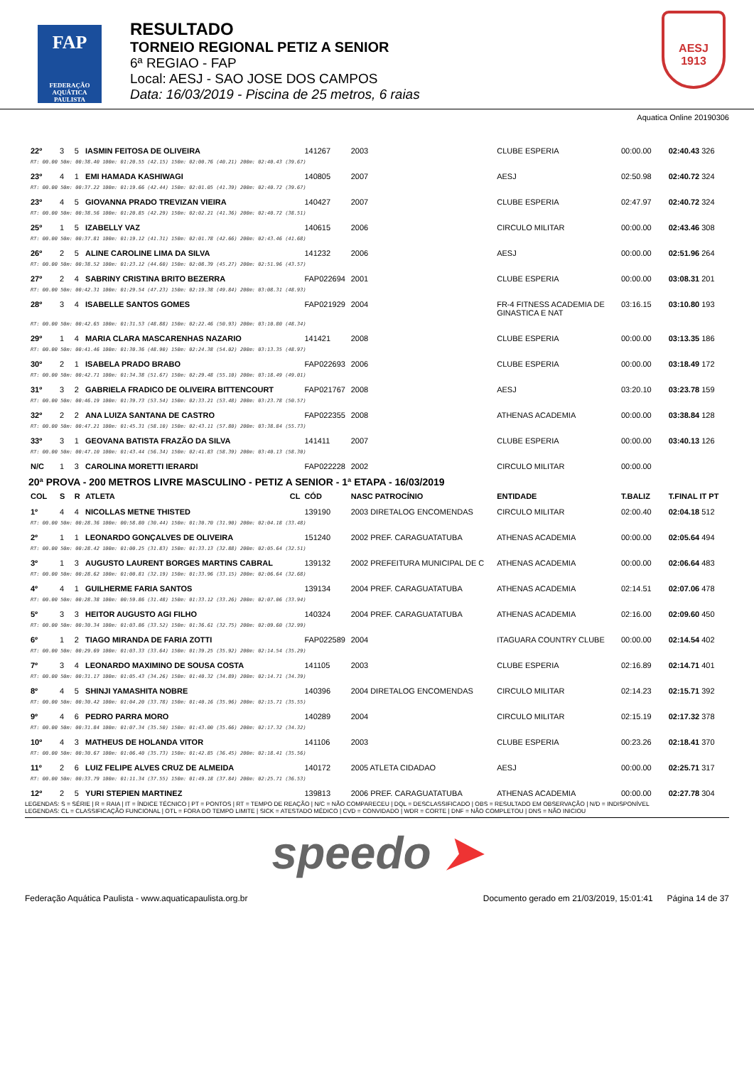FAP
FEDERAÇÃO AQUÁTICA PAULISTA
RESULTADO
TORNEIO REGIONAL PETIZ A SENIOR
6ª REGIAO - FAP
Local: AESJ - SAO JOSE DOS CAMPOS
Data: 16/03/2019 - Piscina de 25 metros, 6 raias
AESJ
1913
Aquatica Online 20190306
| 22º | 3 | 5 | IASMIN FEITOSA DE OLIVEIRA | 141267 | 2003 | CLUBE ESPERIA | 00:00.00 | 02:40.43 326 |
| RT: 00.00 50m: 00:38.40 100m: 01:20.55 (42.15) 150m: 02:00.76 (40.21) 200m: 02:40.43 (39.67) | | | | | | | | |
| 23º | 4 | 1 | EMI HAMADA KASHIWAGI | 140805 | 2007 | AESJ | 02:50.98 | 02:40.72 324 |
| RT: 00.00 50m: 00:37.22 100m: 01:19.66 (42.44) 150m: 02:01.05 (41.39) 200m: 02:40.72 (39.67) | | | | | | | | |
| 23º | 4 | 5 | GIOVANNA PRADO TREVIZAN VIEIRA | 140427 | 2007 | CLUBE ESPERIA | 02:47.97 | 02:40.72 324 |
| RT: 00.00 50m: 00:38.56 100m: 01:20.85 (42.29) 150m: 02:02.21 (41.36) 200m: 02:40.72 (38.51) | | | | | | | | |
| 25º | 1 | 5 | IZABELLY VAZ | 140615 | 2006 | CIRCULO MILITAR | 00:00.00 | 02:43.46 308 |
| RT: 00.00 50m: 00:37.81 100m: 01:19.12 (41.31) 150m: 02:01.78 (42.66) 200m: 02:43.46 (41.68) | | | | | | | | |
| 26º | 2 | 5 | ALINE CAROLINE LIMA DA SILVA | 141232 | 2006 | AESJ | 00:00.00 | 02:51.96 264 |
| RT: 00.00 50m: 00:38.52 100m: 01:23.12 (44.60) 150m: 02:08.39 (45.27) 200m: 02:51.96 (43.57) | | | | | | | | |
| 27º | 2 | 4 | SABRINY CRISTINA BRITO BEZERRA | FAP022694 | 2001 | CLUBE ESPERIA | 00:00.00 | 03:08.31 201 |
| RT: 00.00 50m: 00:42.31 100m: 01:29.54 (47.23) 150m: 02:19.38 (49.84) 200m: 03:08.31 (48.93) | | | | | | | | |
| 28º | 3 | 4 | ISABELLE SANTOS GOMES | FAP021929 | 2004 | FR-4 FITNESS ACADEMIA DE GINASTICA E NAT | 03:16.15 | 03:10.80 193 |
| RT: 00.00 50m: 00:42.65 100m: 01:31.53 (48.88) 150m: 02:22.46 (50.93) 200m: 03:10.80 (48.34) | | | | | | | | |
| 29º | 1 | 4 | MARIA CLARA MASCARENHAS NAZARIO | 141421 | 2008 | CLUBE ESPERIA | 00:00.00 | 03:13.35 186 |
| RT: 00.00 50m: 00:41.46 100m: 01:30.36 (48.90) 150m: 02:24.38 (54.02) 200m: 03:13.35 (48.97) | | | | | | | | |
| 30º | 2 | 1 | ISABELA PRADO BRABO | FAP022693 | 2006 | CLUBE ESPERIA | 00:00.00 | 03:18.49 172 |
| RT: 00.00 50m: 00:42.71 100m: 01:34.38 (51.67) 150m: 02:29.48 (55.10) 200m: 03:18.49 (49.01) | | | | | | | | |
| 31º | 3 | 2 | GABRIELA FRADICO DE OLIVEIRA BITTENCOURT | FAP021767 | 2008 | AESJ | 03:20.10 | 03:23.78 159 |
| RT: 00.00 50m: 00:46.19 100m: 01:39.73 (53.54) 150m: 02:33.21 (53.48) 200m: 03:23.78 (50.57) | | | | | | | | |
| 32º | 2 | 2 | ANA LUIZA SANTANA DE CASTRO | FAP022355 | 2008 | ATHENAS ACADEMIA | 00:00.00 | 03:38.84 128 |
| RT: 00.00 50m: 00:47.21 100m: 01:45.31 (58.10) 150m: 02:43.11 (57.80) 200m: 03:38.84 (55.73) | | | | | | | | |
| 33º | 3 | 1 | GEOVANA BATISTA FRAZÃO DA SILVA | 141411 | 2007 | CLUBE ESPERIA | 00:00.00 | 03:40.13 126 |
| RT: 00.00 50m: 00:47.10 100m: 01:43.44 (56.34) 150m: 02:41.83 (58.39) 200m: 03:40.13 (58.30) | | | | | | | | |
| N/C | 1 | 3 | CAROLINA MORETTI IERARDI | FAP022228 | 2002 | CIRCULO MILITAR | 00:00.00 | |
| 20ª PROVA - 200 METROS LIVRE MASCULINO - PETIZ A SENIOR - 1ª ETAPA - 16/03/2019 | | | | | | | | |
| COL | S | R | ATLETA CL | CÓD | NASC PATROCÍNIO | ENTIDADE | T.BALIZ | T.FINAL IT PT |
| 1º | 4 | 4 | NICOLLAS METNE THISTED | 139190 | 2003 DIRETALOG ENCOMENDAS | CIRCULO MILITAR | 02:00.40 | 02:04.18 512 |
| RT: 00.00 50m: 00:28.36 100m: 00:58.80 (30.44) 150m: 01:30.70 (31.90) 200m: 02:04.18 (33.48) | | | | | | | | |
| 2º | 1 | 1 | LEONARDO GONÇALVES DE OLIVEIRA | 151240 | 2002 PREF. CARAGUATATUBA | ATHENAS ACADEMIA | 00:00.00 | 02:05.64 494 |
| RT: 00.00 50m: 00:28.42 100m: 01:00.25 (31.83) 150m: 01:33.13 (32.88) 200m: 02:05.64 (32.51) | | | | | | | | |
| 3º | 1 | 3 | AUGUSTO LAURENT BORGES MARTINS CABRAL | 139132 | 2002 PREFEITURA MUNICIPAL DE C | ATHENAS ACADEMIA | 00:00.00 | 02:06.64 483 |
| RT: 00.00 50m: 00:28.62 100m: 01:00.81 (32.19) 150m: 01:33.96 (33.15) 200m: 02:06.64 (32.68) | | | | | | | | |
| 4º | 4 | 1 | GUILHERME FARIA SANTOS | 139134 | 2004 PREF. CARAGUATATUBA | ATHENAS ACADEMIA | 02:14.51 | 02:07.06 478 |
| RT: 00.00 50m: 00:28.38 100m: 00:59.86 (31.48) 150m: 01:33.12 (33.26) 200m: 02:07.06 (33.94) | | | | | | | | |
| 5º | 3 | 3 | HEITOR AUGUSTO AGI FILHO | 140324 | 2004 PREF. CARAGUATATUBA | ATHENAS ACADEMIA | 02:16.00 | 02:09.60 450 |
| RT: 00.00 50m: 00:30.34 100m: 01:03.86 (33.52) 150m: 01:36.61 (32.75) 200m: 02:09.60 (32.99) | | | | | | | | |
| 6º | 1 | 2 | TIAGO MIRANDA DE FARIA ZOTTI | FAP022589 | 2004 | ITAGUARA COUNTRY CLUBE | 00:00.00 | 02:14.54 402 |
| RT: 00.00 50m: 00:29.69 100m: 01:03.33 (33.64) 150m: 01:39.25 (35.92) 200m: 02:14.54 (35.29) | | | | | | | | |
| 7º | 3 | 4 | LEONARDO MAXIMINO DE SOUSA COSTA | 141105 | 2003 | CLUBE ESPERIA | 02:16.89 | 02:14.71 401 |
| RT: 00.00 50m: 00:31.17 100m: 01:05.43 (34.26) 150m: 01:40.32 (34.89) 200m: 02:14.71 (34.39) | | | | | | | | |
| 8º | 4 | 5 | SHINJI YAMASHITA NOBRE | 140396 | 2004 DIRETALOG ENCOMENDAS | CIRCULO MILITAR | 02:14.23 | 02:15.71 392 |
| RT: 00.00 50m: 00:30.42 100m: 01:04.20 (33.78) 150m: 01:40.16 (35.96) 200m: 02:15.71 (35.55) | | | | | | | | |
| 9º | 4 | 6 | PEDRO PARRA MORO | 140289 | 2004 | CIRCULO MILITAR | 02:15.19 | 02:17.32 378 |
| RT: 00.00 50m: 00:31.84 100m: 01:07.34 (35.50) 150m: 01:43.00 (35.66) 200m: 02:17.32 (34.32) | | | | | | | | |
| 10º | 4 | 3 | MATHEUS DE HOLANDA VITOR | 141106 | 2003 | CLUBE ESPERIA | 00:23.26 | 02:18.41 370 |
| RT: 00.00 50m: 00:30.67 100m: 01:06.40 (35.73) 150m: 01:42.85 (36.45) 200m: 02:18.41 (35.56) | | | | | | | | |
| 11º | 2 | 6 | LUIZ FELIPE ALVES CRUZ DE ALMEIDA | 140172 | 2005 ATLETA CIDADAO | AESJ | 00:00.00 | 02:25.71 317 |
| RT: 00.00 50m: 00:33.79 100m: 01:11.34 (37.55) 150m: 01:49.18 (37.84) 200m: 02:25.71 (36.53) | | | | | | | | |
| 12º | 2 | 5 | YURI STEPIEN MARTINEZ | 139813 | 2006 PREF. CARAGUATATUBA | ATHENAS ACADEMIA | 00:00.00 | 02:27.78 304 |
LEGENDAS: S = SÉRIE | R = RAIA | IT = ÍNDICE TÉCNICO | PT = PONTOS | RT = TEMPO DE REAÇÃO | N/C = NÃO COMPARECEU | DQL = DESCLASSIFICADO | OBS = RESULTADO EM OBSERVAÇÃO | N/D = INDISPONÍVEL
LEGENDAS: CL = CLASSIFICAÇÃO FUNCIONAL | OTL = FORA DO TEMPO LIMITE | SICK = ATESTADO MÉDICO | CVD = CONVIDADO | WDR = CORTE | DNF = NÃO COMPLETOU | DNS = NÃO INICIOU
speedo ➤
Federação Aquática Paulista - www.aquaticapaulista.org.br Documento gerado em 21/03/2019, 15:01:41 Página 14 de 37